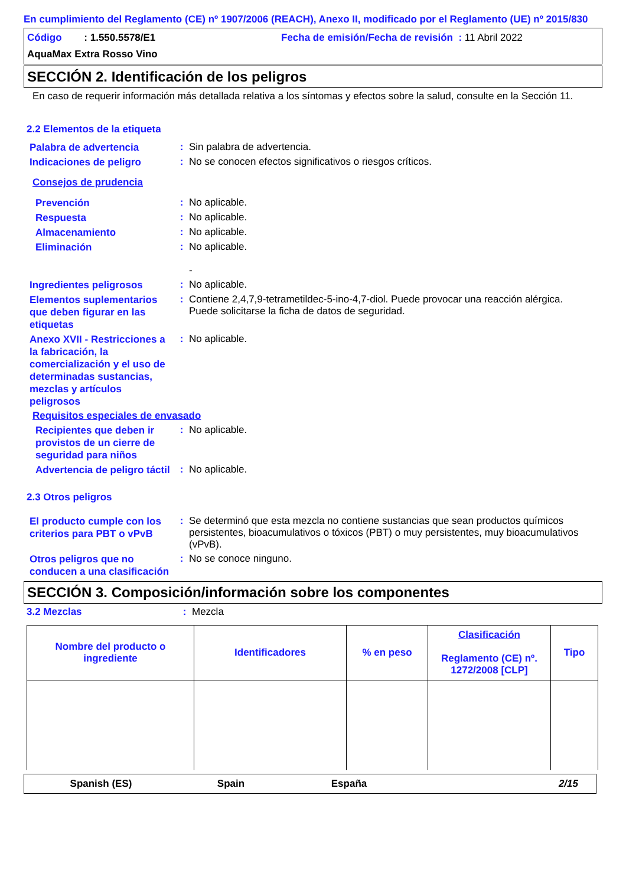En cumplimiento del Reglamento (CE) nº 1907/2006 (REACH), Anexo II, modificado por el Reglamento (UE) nº 2015/830
Código : 1.550.5578/E1 Fecha de emisión/Fecha de revisión : 11 Abril 2022
AquaMax Extra Rosso Vino
SECCIÓN 2. Identificación de los peligros
En caso de requerir información más detallada relativa a los síntomas y efectos sobre la salud, consulte en la Sección 11.
2.2 Elementos de la etiqueta
Palabra de advertencia
:
Sin palabra de advertencia.
Indicaciones de peligro
:
No se conocen efectos significativos o riesgos críticos.
Consejos de prudencia
Prevención
:
No aplicable.
Respuesta
:
No aplicable.
Almacenamiento
:
No aplicable.
Eliminación
:
No aplicable.
-
Ingredientes peligrosos
:
No aplicable.
Elementos suplementarios que deben figurar en las etiquetas
:
Contiene 2,4,7,9-tetrametildec-5-ino-4,7-diol. Puede provocar una reacción alérgica.
Puede solicitarse la ficha de datos de seguridad.
Anexo XVII - Restricciones a la fabricación, la comercialización y el uso de determinadas sustancias, mezclas y artículos peligrosos
:
No aplicable.
Requisitos especiales de envasado
Recipientes que deben ir provistos de un cierre de seguridad para niños
:
No aplicable.
Advertencia de peligro táctil
:
No aplicable.
2.3 Otros peligros
El producto cumple con los criterios para PBT o vPvB
:
Se determinó que esta mezcla no contiene sustancias que sean productos químicos persistentes, bioacumulativos o tóxicos (PBT) o muy persistentes, muy bioacumulativos (vPvB).
Otros peligros que no conducen a una clasificación
:
No se conoce ninguno.
SECCIÓN 3. Composición/información sobre los componentes
3.2 Mezclas :
Mezcla
| Nombre del producto o ingrediente | Identificadores | % en peso | Clasificación Reglamento (CE) nº. 1272/2008 [CLP] | Tipo |
| --- | --- | --- | --- | --- |
Spanish (ES) Spain España 2/15